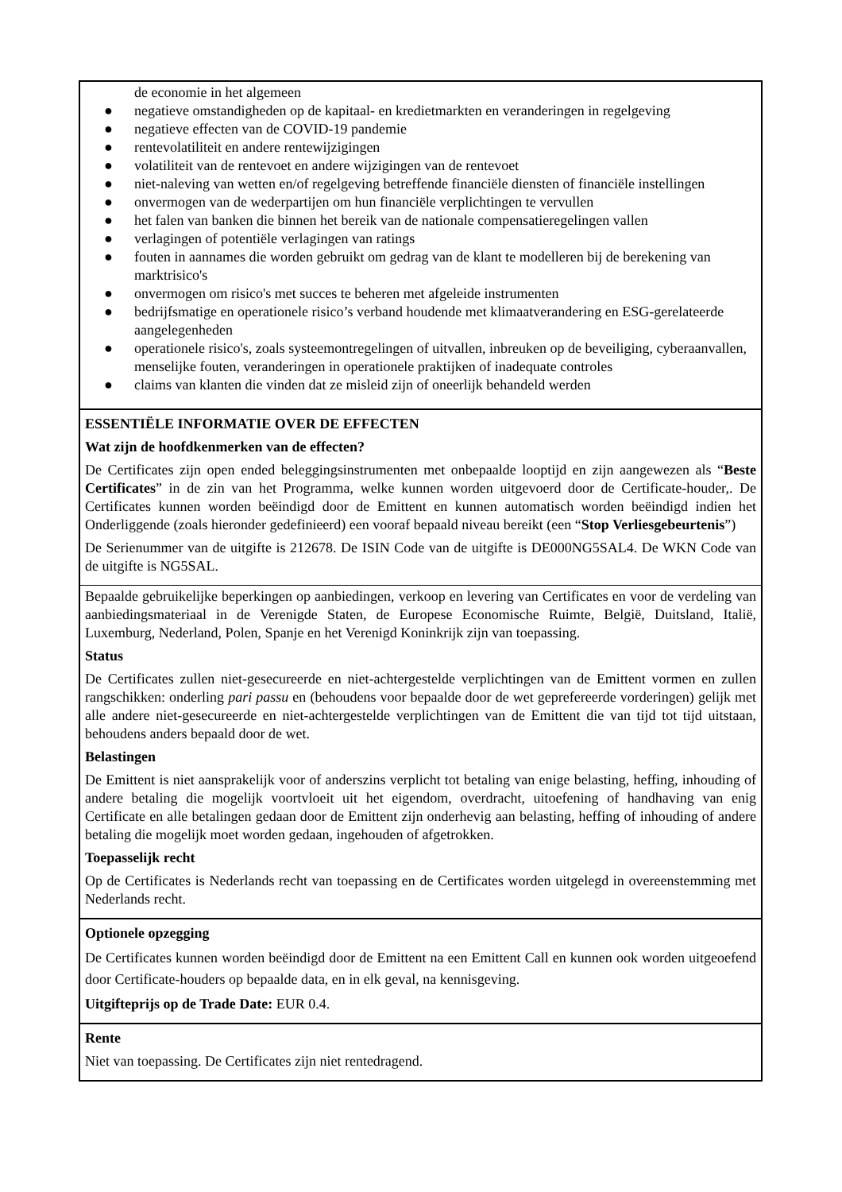de economie in het algemeen
● negatieve omstandigheden op de kapitaal- en kredietmarkten en veranderingen in regelgeving
● negatieve effecten van de COVID-19 pandemie
● rentevolatiliteit en andere rentewijzigingen
● volatiliteit van de rentevoet en andere wijzigingen van de rentevoet
● niet-naleving van wetten en/of regelgeving betreffende financiële diensten of financiële instellingen
● onvermogen van de wederpartijen om hun financiële verplichtingen te vervullen
● het falen van banken die binnen het bereik van de nationale compensatieregelingen vallen
● verlagingen of potentiële verlagingen van ratings
● fouten in aannames die worden gebruikt om gedrag van de klant te modelleren bij de berekening van marktrisico's
● onvermogen om risico's met succes te beheren met afgeleide instrumenten
● bedrijfsmatige en operationele risico’s verband houdende met klimaatverandering en ESG-gerelateerde aangelegenheden
● operationele risico's, zoals systeemontregelingen of uitvallen, inbreuken op de beveiliging, cyberaanvallen, menselijke fouten, veranderingen in operationele praktijken of inadequate controles
● claims van klanten die vinden dat ze misleid zijn of oneerlijk behandeld werden
ESSENTIËLE INFORMATIE OVER DE EFFECTEN
Wat zijn de hoofdkenmerken van de effecten?
De Certificates zijn open ended beleggingsinstrumenten met onbepaalde looptijd en zijn aangewezen als “Beste Certificates” in de zin van het Programma, welke kunnen worden uitgevoerd door de Certificate-houder,. De Certificates kunnen worden beëindigd door de Emittent en kunnen automatisch worden beëindigd indien het Onderliggende (zoals hieronder gedefinieerd) een vooraf bepaald niveau bereikt (een “Stop Verliesgebeurtenis”)
De Serienummer van de uitgifte is 212678. De ISIN Code van de uitgifte is DE000NG5SAL4. De WKN Code van de uitgifte is NG5SAL.
Bepaalde gebruikelijke beperkingen op aanbiedingen, verkoop en levering van Certificates en voor de verdeling van aanbiedingsmateriaal in de Verenigde Staten, de Europese Economische Ruimte, België, Duitsland, Italië, Luxemburg, Nederland, Polen, Spanje en het Verenigd Koninkrijk zijn van toepassing.
Status
De Certificates zullen niet-gesecureerde en niet-achtergestelde verplichtingen van de Emittent vormen en zullen rangschikken: onderling pari passu en (behoudens voor bepaalde door de wet geprefereerde vorderingen) gelijk met alle andere niet-gesecureerde en niet-achtergestelde verplichtingen van de Emittent die van tijd tot tijd uitstaan, behoudens anders bepaald door de wet.
Belastingen
De Emittent is niet aansprakelijk voor of anderszins verplicht tot betaling van enige belasting, heffing, inhouding of andere betaling die mogelijk voortvloeit uit het eigendom, overdracht, uitoefening of handhaving van enig Certificate en alle betalingen gedaan door de Emittent zijn onderhevig aan belasting, heffing of inhouding of andere betaling die mogelijk moet worden gedaan, ingehouden of afgetrokken.
Toepasselijk recht
Op de Certificates is Nederlands recht van toepassing en de Certificates worden uitgelegd in overeenstemming met Nederlands recht.
Optionele opzegging
De Certificates kunnen worden beëindigd door de Emittent na een Emittent Call en kunnen ook worden uitgeoefend door Certificate-houders op bepaalde data, en in elk geval, na kennisgeving.
Uitgifteprijs op de Trade Date: EUR 0.4.
Rente
Niet van toepassing. De Certificates zijn niet rentedragend.